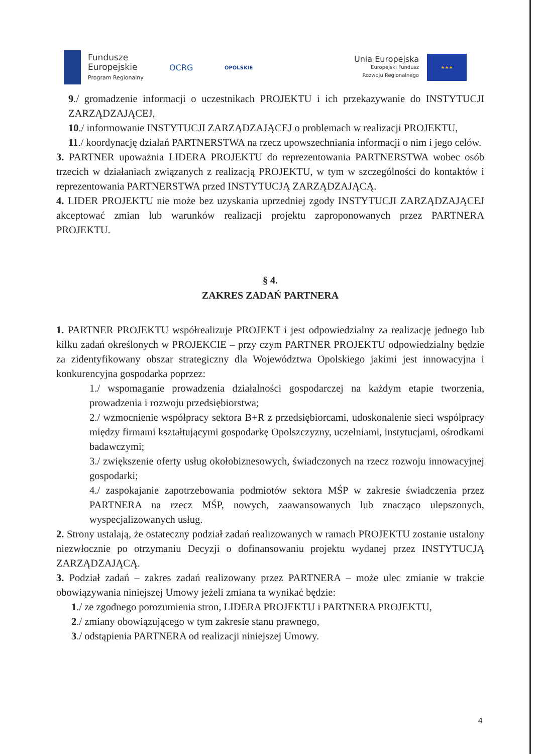Fundusze
Europejskie
Program Regionalny
OCRG
OPOLSKIE
Unia Europejska
Europejski Fundusz
Rozwoju Regionalnego
★★★
9./ gromadzenie informacji o uczestnikach PROJEKTU i ich przekazywanie do INSTYTUCJI ZARZĄDZAJĄCEJ,
10./ informowanie INSTYTUCJI ZARZĄDZAJĄCEJ o problemach w realizacji PROJEKTU,
11./ koordynację działań PARTNERSTWA na rzecz upowszechniania informacji o nim i jego celów.
3. PARTNER upoważnia LIDERA PROJEKTU do reprezentowania PARTNERSTWA wobec osób trzecich w działaniach związanych z realizacją PROJEKTU, w tym w szczególności do kontaktów i reprezentowania PARTNERSTWA przed INSTYTUCJĄ ZARZĄDZAJĄCĄ.
4. LIDER PROJEKTU nie może bez uzyskania uprzedniej zgody INSTYTUCJI ZARZĄDZAJĄCEJ akceptować zmian lub warunków realizacji projektu zaproponowanych przez PARTNERA PROJEKTU.
§ 4.
ZAKRES ZADAŃ PARTNERA
1. PARTNER PROJEKTU współrealizuje PROJEKT i jest odpowiedzialny za realizację jednego lub kilku zadań określonych w PROJEKCIE – przy czym PARTNER PROJEKTU odpowiedzialny będzie za zidentyfikowany obszar strategiczny dla Województwa Opolskiego jakimi jest innowacyjna i konkurencyjna gospodarka poprzez:
1./ wspomaganie prowadzenia działalności gospodarczej na każdym etapie tworzenia, prowadzenia i rozwoju przedsiębiorstwa;
2./ wzmocnienie współpracy sektora B+R z przedsiębiorcami, udoskonalenie sieci współpracy między firmami kształtującymi gospodarkę Opolszczyzny, uczelniami, instytucjami, ośrodkami badawczymi;
3./ zwiększenie oferty usług okołobiznesowych, świadczonych na rzecz rozwoju innowacyjnej gospodarki;
4./ zaspokajanie zapotrzebowania podmiotów sektora MŚP w zakresie świadczenia przez PARTNERA na rzecz MŚP, nowych, zaawansowanych lub znacząco ulepszonych, wyspecjalizowanych usług.
2. Strony ustalają, że ostateczny podział zadań realizowanych w ramach PROJEKTU zostanie ustalony niezwłocznie po otrzymaniu Decyzji o dofinansowaniu projektu wydanej przez INSTYTUCJĄ ZARZĄDZAJĄCĄ.
3. Podział zadań – zakres zadań realizowany przez PARTNERA – może ulec zmianie w trakcie obowiązywania niniejszej Umowy jeżeli zmiana ta wynikać będzie:
1./ ze zgodnego porozumienia stron, LIDERA PROJEKTU i PARTNERA PROJEKTU,
2./ zmiany obowiązującego w tym zakresie stanu prawnego,
3./ odstąpienia PARTNERA od realizacji niniejszej Umowy.
4